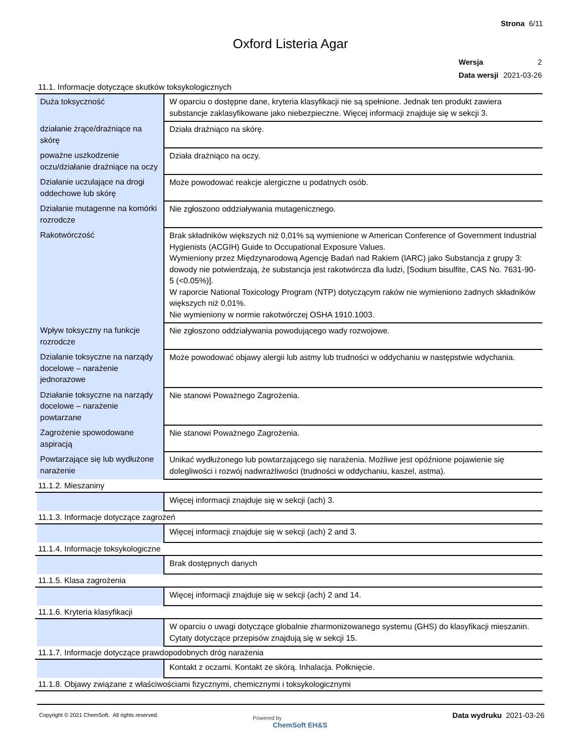Strona 6/11
Oxford Listeria Agar
| Wersja | 2 |
| Data wersji | 2021-03-26 |
11.1. Informacje dotyczące skutków toksykologicznych
| Duża toksyczność | W oparciu o dostępne dane, kryteria klasyfikacji nie są spełnione. Jednak ten produkt zawiera substancje zaklasyfikowane jako niebezpieczne. Więcej informacji znajduje się w sekcji 3. |
| działanie żrące/drażniące na skórę | Działa drażniąco na skórę. |
| poważne uszkodzenie oczu/działanie drażniące na oczy | Działa drażniąco na oczy. |
| Działanie uczulające na drogi oddechowe lub skórę | Może powodować reakcje alergiczne u podatnych osób. |
| Działanie mutagenne na komórki rozrodcze | Nie zgłoszono oddziaływania mutagenicznego. |
| Rakotwórczość | Brak składników większych niż 0,01% są wymienione w American Conference of Government Industrial Hygienists (ACGIH) Guide to Occupational Exposure Values. Wymieniony przez Międzynarodową Agencję Badań nad Rakiem (IARC) jako Substancja z grupy 3: dowody nie potwierdzają, że substancja jest rakotwórcza dla ludzi, [Sodium bisulfite, CAS No. 7631-90-5 (<0.05%)]. W raporcie National Toxicology Program (NTP) dotyczącym raków nie wymieniono żadnych składników większych niż 0,01%. Nie wymieniony w normie rakotwórczej OSHA 1910.1003. |
| Wpływ toksyczny na funkcje rozrodcze | Nie zgłoszono oddziaływania powodującego wady rozwojowe. |
| Działanie toksyczne na narządy docelowe – narażenie jednorazowe | Może powodować objawy alergii lub astmy lub trudności w oddychaniu w następstwie wdychania. |
| Działanie toksyczne na narządy docelowe – narażenie powtarzane | Nie stanowi Poważnego Zagrożenia. |
| Zagrożenie spowodowane aspiracją | Nie stanowi Poważnego Zagrożenia. |
| Powtarzające się lub wydłużone narażenie | Unikać wydłużonego lub powtarzającego się narażenia. Możliwe jest opóźnione pojawienie się dolegliwości i rozwój nadwrażliwości (trudności w oddychaniu, kaszel, astma). |
11.1.2. Mieszaniny
| | Więcej informacji znajduje się w sekcji (ach) 3. |
11.1.3. Informacje dotyczące zagrożeń
| | Więcej informacji znajduje się w sekcji (ach) 2 and 3. |
11.1.4. Informacje toksykologiczne
| | Brak dostępnych danych |
11.1.5. Klasa zagrożenia
| | Więcej informacji znajduje się w sekcji (ach) 2 and 14. |
11.1.6. Kryteria klasyfikacji
| | W oparciu o uwagi dotyczące globalnie zharmonizowanego systemu (GHS) do klasyfikacji mieszanin. Cytaty dotyczące przepisów znajdują się w sekcji 15. |
11.1.7. Informacje dotyczące prawdopodobnych dróg narażenia
| | Kontakt z oczami. Kontakt ze skórą. Inhalacja. Połknięcie. |
11.1.8. Objawy związane z właściwościami fizycznymi, chemicznymi i toksykologicznymi
Copyright © 2021 ChemSoft. All rights reserved.
Powered by
ChemSoft EH&S
Data wydruku 2021-03-26